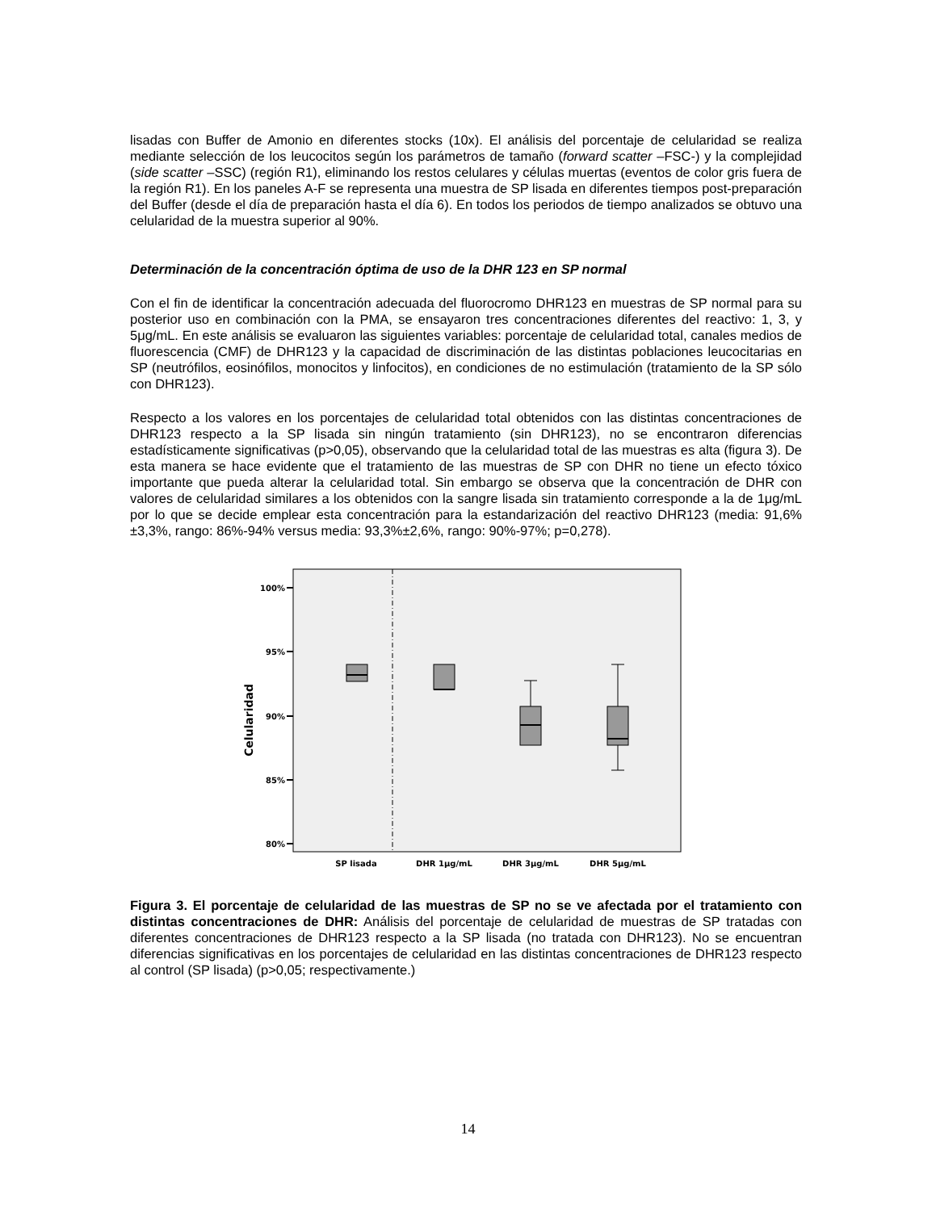lisadas con Buffer de Amonio en diferentes stocks (10x). El análisis del porcentaje de celularidad se realiza mediante selección de los leucocitos según los parámetros de tamaño (forward scatter –FSC-) y la complejidad (side scatter –SSC) (región R1), eliminando los restos celulares y células muertas (eventos de color gris fuera de la región R1). En los paneles A-F se representa una muestra de SP lisada en diferentes tiempos post-preparación del Buffer (desde el día de preparación hasta el día 6). En todos los periodos de tiempo analizados se obtuvo una celularidad de la muestra superior al 90%.
Determinación de la concentración óptima de uso de la DHR 123 en SP normal
Con el fin de identificar la concentración adecuada del fluorocromo DHR123 en muestras de SP normal para su posterior uso en combinación con la PMA, se ensayaron tres concentraciones diferentes del reactivo: 1, 3, y 5μg/mL. En este análisis se evaluaron las siguientes variables: porcentaje de celularidad total, canales medios de fluorescencia (CMF) de DHR123 y la capacidad de discriminación de las distintas poblaciones leucocitarias en SP (neutrófilos, eosinófilos, monocitos y linfocitos), en condiciones de no estimulación (tratamiento de la SP sólo con DHR123).
Respecto a los valores en los porcentajes de celularidad total obtenidos con las distintas concentraciones de DHR123 respecto a la SP lisada sin ningún tratamiento (sin DHR123), no se encontraron diferencias estadísticamente significativas (p>0,05), observando que la celularidad total de las muestras es alta (figura 3). De esta manera se hace evidente que el tratamiento de las muestras de SP con DHR no tiene un efecto tóxico importante que pueda alterar la celularidad total. Sin embargo se observa que la concentración de DHR con valores de celularidad similares a los obtenidos con la sangre lisada sin tratamiento corresponde a la de 1μg/mL por lo que se decide emplear esta concentración para la estandarización del reactivo DHR123 (media: 91,6%±3,3%, rango: 86%-94% versus media: 93,3%±2,6%, rango: 90%-97%; p=0,278).
100%
95%
90%
85%
80%
Celularidad
SP lisada
DHR 1μg/mL
DHR 3μg/mL
DHR 5μg/mL
Figura 3. El porcentaje de celularidad de las muestras de SP no se ve afectada por el tratamiento con distintas concentraciones de DHR: Análisis del porcentaje de celularidad de muestras de SP tratadas con diferentes concentraciones de DHR123 respecto a la SP lisada (no tratada con DHR123). No se encuentran diferencias significativas en los porcentajes de celularidad en las distintas concentraciones de DHR123 respecto al control (SP lisada) (p>0,05; respectivamente.)
14